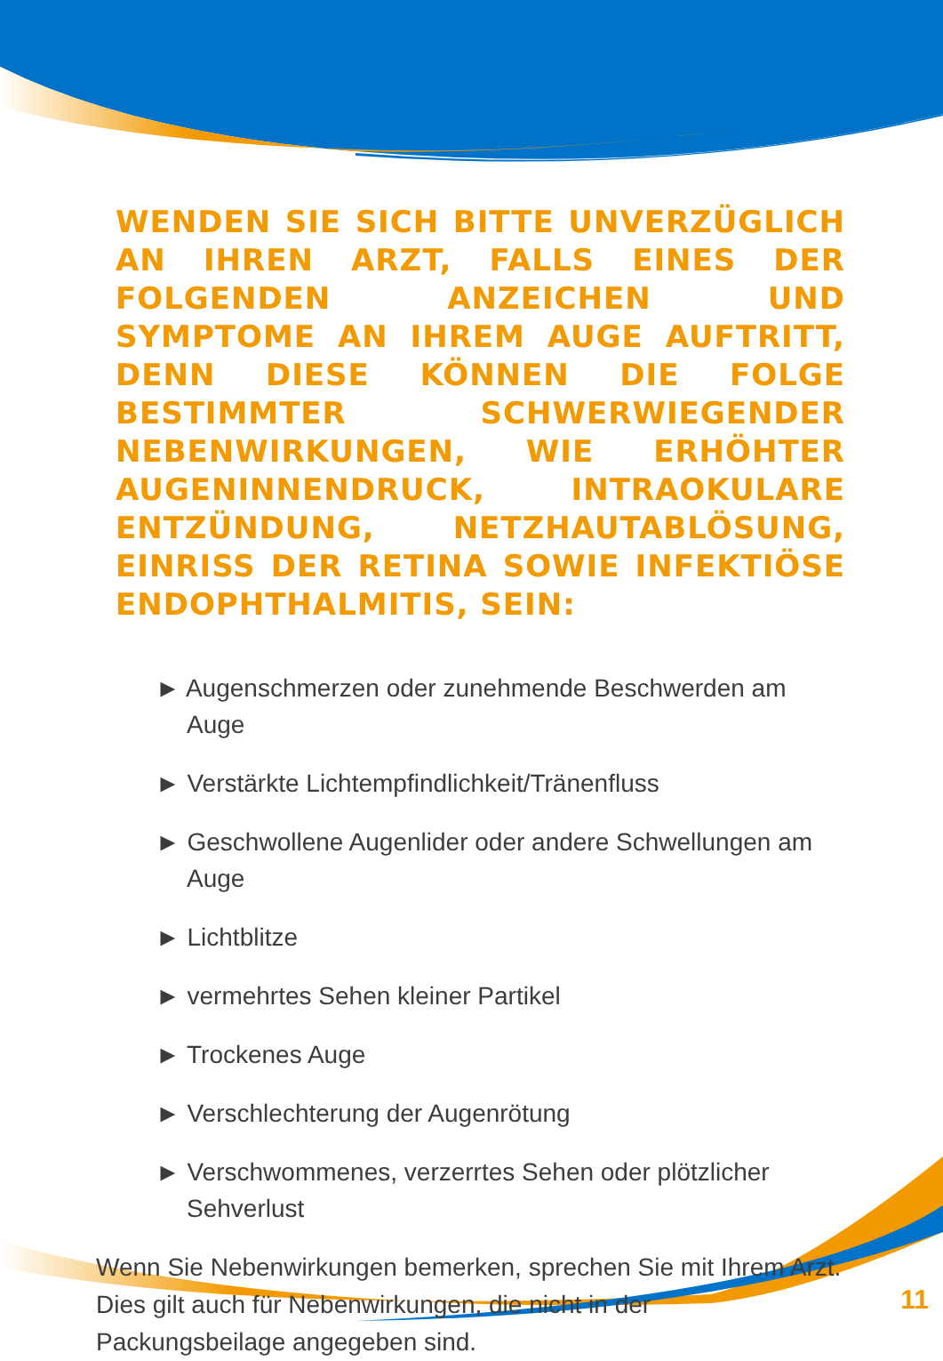WENDEN SIE SICH BITTE UNVERZÜGLICH AN IHREN ARZT, FALLS EINES DER FOLGENDEN ANZEICHEN UND SYMPTOME AN IHREM AUGE AUFTRITT, DENN DIESE KÖNNEN DIE FOLGE BESTIMMTER SCHWERWIEGENDER NEBENWIRKUNGEN, WIE ERHÖHTER AUGENINNENDRUCK, INTRAOKULARE ENTZÜNDUNG, NETZHAUTABLÖSUNG, EINRISS DER RETINA SOWIE INFEKTIÖSE ENDOPHTHALMITIS, SEIN:
► Augenschmerzen oder zunehmende Beschwerden am Auge
► Verstärkte Lichtempfindlichkeit/Tränenfluss
► Geschwollene Augenlider oder andere Schwellungen am Auge
► Lichtblitze
► vermehrtes Sehen kleiner Partikel
► Trockenes Auge
► Verschlechterung der Augenrötung
► Verschwommenes, verzerrtes Sehen oder plötzlicher Sehverlust
Wenn Sie Nebenwirkungen bemerken, sprechen Sie mit Ihrem Arzt. Dies gilt auch für Nebenwirkungen, die nicht in der Packungsbeilage angegeben sind.
11